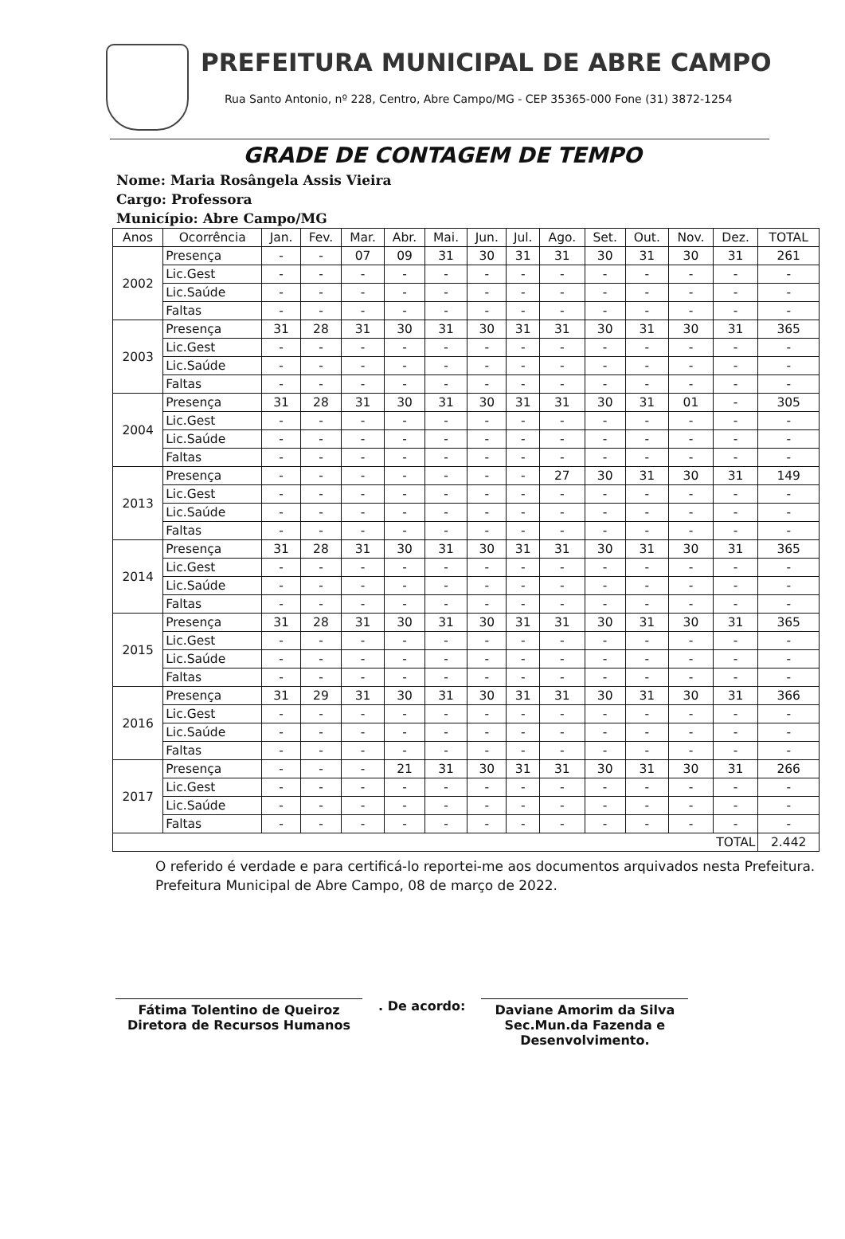PREFEITURA MUNICIPAL DE ABRE CAMPO
Rua Santo Antonio, nº 228, Centro, Abre Campo/MG - CEP 35365-000 Fone (31) 3872-1254
GRADE DE CONTAGEM DE TEMPO
Nome: Maria Rosângela Assis Vieira
Cargo: Professora
Município: Abre Campo/MG
| Anos | Ocorrência | Jan. | Fev. | Mar. | Abr. | Mai. | Jun. | Jul. | Ago. | Set. | Out. | Nov. | Dez. | TOTAL |
| --- | --- | --- | --- | --- | --- | --- | --- | --- | --- | --- | --- | --- | --- | --- |
| 2002 | Presença | - | - | 07 | 09 | 31 | 30 | 31 | 31 | 30 | 31 | 30 | 31 | 261 |
| | Lic.Gest | - | - | - | - | - | - | - | - | - | - | - | - | - |
| | Lic.Saúde | - | - | - | - | - | - | - | - | - | - | - | - | - |
| | Faltas | - | - | - | - | - | - | - | - | - | - | - | - | - |
| 2003 | Presença | 31 | 28 | 31 | 30 | 31 | 30 | 31 | 31 | 30 | 31 | 30 | 31 | 365 |
| | Lic.Gest | - | - | - | - | - | - | - | - | - | - | - | - | - |
| | Lic.Saúde | - | - | - | - | - | - | - | - | - | - | - | - | - |
| | Faltas | - | - | - | - | - | - | - | - | - | - | - | - | - |
| 2004 | Presença | 31 | 28 | 31 | 30 | 31 | 30 | 31 | 31 | 30 | 31 | 01 | - | 305 |
| | Lic.Gest | - | - | - | - | - | - | - | - | - | - | - | - | - |
| | Lic.Saúde | - | - | - | - | - | - | - | - | - | - | - | - | - |
| | Faltas | - | - | - | - | - | - | - | - | - | - | - | - | - |
| 2013 | Presença | - | - | - | - | - | - | - | 27 | 30 | 31 | 30 | 31 | 149 |
| | Lic.Gest | - | - | - | - | - | - | - | - | - | - | - | - | - |
| | Lic.Saúde | - | - | - | - | - | - | - | - | - | - | - | - | - |
| | Faltas | - | - | - | - | - | - | - | - | - | - | - | - | - |
| 2014 | Presença | 31 | 28 | 31 | 30 | 31 | 30 | 31 | 31 | 30 | 31 | 30 | 31 | 365 |
| | Lic.Gest | - | - | - | - | - | - | - | - | - | - | - | - | - |
| | Lic.Saúde | - | - | - | - | - | - | - | - | - | - | - | - | - |
| | Faltas | - | - | - | - | - | - | - | - | - | - | - | - | - |
| 2015 | Presença | 31 | 28 | 31 | 30 | 31 | 30 | 31 | 31 | 30 | 31 | 30 | 31 | 365 |
| | Lic.Gest | - | - | - | - | - | - | - | - | - | - | - | - | - |
| | Lic.Saúde | - | - | - | - | - | - | - | - | - | - | - | - | - |
| | Faltas | - | - | - | - | - | - | - | - | - | - | - | - | - |
| 2016 | Presença | 31 | 29 | 31 | 30 | 31 | 30 | 31 | 31 | 30 | 31 | 30 | 31 | 366 |
| | Lic.Gest | - | - | - | - | - | - | - | - | - | - | - | - | - |
| | Lic.Saúde | - | - | - | - | - | - | - | - | - | - | - | - | - |
| | Faltas | - | - | - | - | - | - | - | - | - | - | - | - | - |
| 2017 | Presença | - | - | - | 21 | 31 | 30 | 31 | 31 | 30 | 31 | 30 | 31 | 266 |
| | Lic.Gest | - | - | - | - | - | - | - | - | - | - | - | - | - |
| | Lic.Saúde | - | - | - | - | - | - | - | - | - | - | - | - | - |
| | Faltas | - | - | - | - | - | - | - | - | - | - | - | - | - |
| TOTAL | | | | | | | | | | | | | | 2.442 |
O referido é verdade e para certificá-lo reportei-me aos documentos arquivados nesta Prefeitura.
Prefeitura Municipal de Abre Campo, 08 de março de 2022.
Fátima Tolentino de Queiroz
Diretora de Recursos Humanos
. De acordo:
Daviane Amorim da Silva
Sec.Mun.da Fazenda e Desenvolvimento.